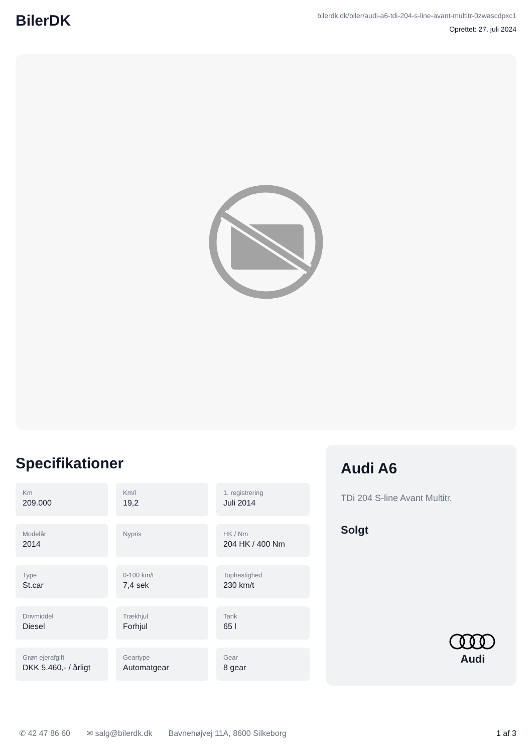BilerDK
bilerdk.dk/biler/audi-a6-tdi-204-s-line-avant-multitr-0zwascdpxc1
Oprettet: 27. juli 2024
Specifikationer
Km
209.000
Km/l
19,2
1. registrering
Juli 2014
Modelår
2014
Nypris
HK / Nm
204 HK / 400 Nm
Type
St.car
0-100 km/t
7,4 sek
Tophastighed
230 km/t
Drivmiddel
Diesel
Trækhjul
Forhjul
Tank
65 l
Grøn ejerafgift
DKK 5.460,- / årligt
Geartype
Automatgear
Gear
8 gear
Audi A6
TDi 204 S-line Avant Multitr.
Solgt
Audi
✆ 42 47 86 60 ✉ salg@bilerdk.dk Bavnehøjvej 11A, 8600 Silkeborg 1 af 3